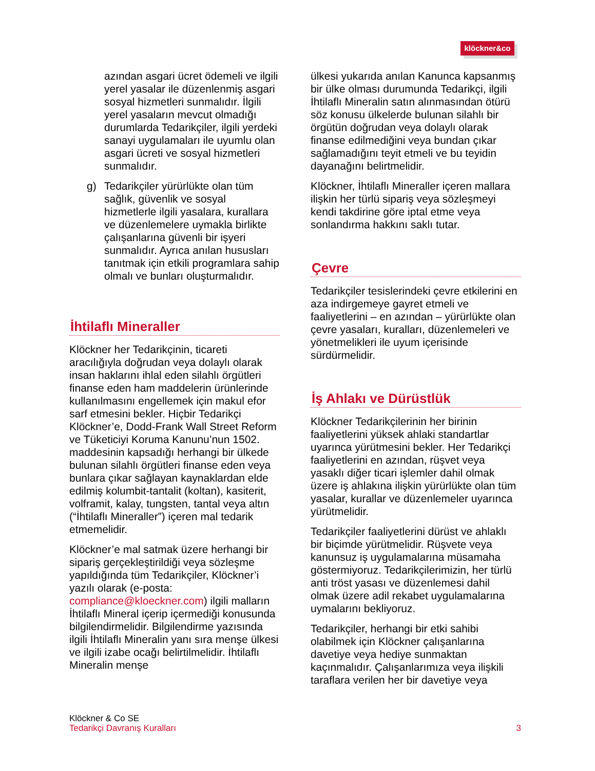klöckner&co
azından asgari ücret ödemeli ve ilgili yerel yasalar ile düzenlenmiş asgari sosyal hizmetleri sunmalıdır. İlgili yerel yasaların mevcut olmadığı durumlarda Tedarikçiler, ilgili yerdeki sanayi uygulamaları ile uyumlu olan asgari ücreti ve sosyal hizmetleri sunmalıdır.
g) Tedarikçiler yürürlükte olan tüm sağlık, güvenlik ve sosyal hizmetlerle ilgili yasalara, kurallara ve düzenlemelere uymakla birlikte çalışanlarına güvenli bir işyeri sunmalıdır. Ayrıca anılan hususları tanıtmak için etkili programlara sahip olmalı ve bunları oluşturmalıdır.
İhtilaflı Mineraller
Klöckner her Tedarikçinin, ticareti aracılığıyla doğrudan veya dolaylı olarak insan haklarını ihlal eden silahlı örgütleri finanse eden ham maddelerin ürünlerinde kullanılmasını engellemek için makul efor sarf etmesini bekler. Hiçbir Tedarikçi Klöckner’e, Dodd-Frank Wall Street Reform ve Tüketiciyi Koruma Kanunu’nun 1502. maddesinin kapsadığı herhangi bir ülkede bulunan silahlı örgütleri finanse eden veya bunlara çıkar sağlayan kaynaklardan elde edilmiş kolumbit-tantalit (koltan), kasiterit, volframit, kalay, tungsten, tantal veya altın (“İhtilaflı Mineraller”) içeren mal tedarik etmemelidir.
Klöckner’e mal satmak üzere herhangi bir sipariş gerçekleştirildiği veya sözleşme yapıldığında tüm Tedarikçiler, Klöckner’i yazılı olarak (e-posta: compliance@kloeckner.com) ilgili malların İhtilaflı Mineral içerip içermediği konusunda bilgilendirmelidir. Bilgilendirme yazısında ilgili İhtilaflı Mineralin yanı sıra menşe ülkesi ve ilgili izabe ocağı belirtilmelidir. İhtilaflı Mineralin menşe
ülkesi yukarıda anılan Kanunca kapsanmış bir ülke olması durumunda Tedarikçi, ilgili İhtilaflı Mineralin satın alınmasından ötürü söz konusu ülkelerde bulunan silahlı bir örgütün doğrudan veya dolaylı olarak finanse edilmediğini veya bundan çıkar sağlamadığını teyit etmeli ve bu teyidin dayanağını belirtmelidir.
Klöckner, İhtilaflı Mineraller içeren mallara ilişkin her türlü sipariş veya sözleşmeyi kendi takdirine göre iptal etme veya sonlandırma hakkını saklı tutar.
Çevre
Tedarikçiler tesislerindeki çevre etkilerini en aza indirgemeye gayret etmeli ve faaliyetlerini – en azından – yürürlükte olan çevre yasaları, kuralları, düzenlemeleri ve yönetmelikleri ile uyum içerisinde sürdürmelidir.
İş Ahlakı ve Dürüstlük
Klöckner Tedarikçilerinin her birinin faaliyetlerini yüksek ahlaki standartlar uyarınca yürütmesini bekler. Her Tedarikçi faaliyetlerini en azından, rüşvet veya yasaklı diğer ticari işlemler dahil olmak üzere iş ahlakına ilişkin yürürlükte olan tüm yasalar, kurallar ve düzenlemeler uyarınca yürütmelidir.
Tedarikçiler faaliyetlerini dürüst ve ahlaklı bir biçimde yürütmelidir. Rüşvete veya kanunsuz iş uygulamalarına müsamaha göstermiyoruz. Tedarikçilerimizin, her türlü anti tröst yasası ve düzenlemesi dahil olmak üzere adil rekabet uygulamalarına uymalarını bekliyoruz.
Tedarikçiler, herhangi bir etki sahibi olabilmek için Klöckner çalışanlarına davetiye veya hediye sunmaktan kaçınmalıdır. Çalışanlarımıza veya ilişkili taraflara verilen her bir davetiye veya
Klöckner & Co SE
Tedarikçi Davranış Kuralları 3